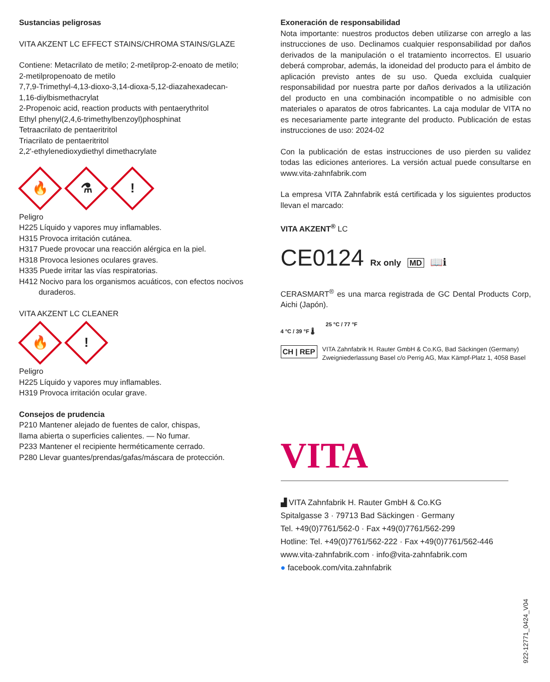Sustancias peligrosas
VITA AKZENT LC EFFECT STAINS/CHROMA STAINS/GLAZE
Contiene: Metacrilato de metilo; 2-metilprop-2-enoato de metilo; 2-metilpropenoato de metilo
7,7,9-Trimethyl-4,13-dioxo-3,14-dioxa-5,12-diazahexadecan-1,16-diylbismethacrylat
2-Propenoic acid, reaction products with pentaerythritol
Ethyl phenyl(2,4,6-trimethylbenzoyl)phosphinat
Tetraacrilato de pentaeritritol
Triacrilato de pentaeritritol
2,2'-ethylenedioxydiethyl dimethacrylate
🔥
⚗
!
Peligro
H225 Líquido y vapores muy inflamables.
H315 Provoca irritación cutánea.
H317 Puede provocar una reacción alérgica en la piel.
H318 Provoca lesiones oculares graves.
H335 Puede irritar las vías respiratorias.
H412 Nocivo para los organismos acuáticos, con efectos nocivos duraderos.
VITA AKZENT LC CLEANER
🔥
!
Peligro
H225 Líquido y vapores muy inflamables.
H319 Provoca irritación ocular grave.
Consejos de prudencia
P210 Mantener alejado de fuentes de calor, chispas,
llama abierta o superficies calientes. — No fumar.
P233 Mantener el recipiente herméticamente cerrado.
P280 Llevar guantes/prendas/gafas/máscara de protección.
Exoneración de responsabilidad
Nota importante: nuestros productos deben utilizarse con arreglo a las instrucciones de uso. Declinamos cualquier responsabilidad por daños derivados de la manipulación o el tratamiento incorrectos. El usuario deberá comprobar, además, la idoneidad del producto para el ámbito de aplicación previsto antes de su uso. Queda excluida cualquier responsabilidad por nuestra parte por daños derivados a la utilización del producto en una combinación incompatible o no admisible con materiales o aparatos de otros fabricantes. La caja modular de VITA no es necesariamente parte integrante del producto. Publicación de estas instrucciones de uso: 2024-02
Con la publicación de estas instrucciones de uso pierden su validez todas las ediciones anteriores. La versión actual puede consultarse en www.vita-zahnfabrik.com
La empresa VITA Zahnfabrik está certificada y los siguientes productos llevan el marcado:
VITA AKZENT<sup>®</sup> LC
CE0124 Rx only MD 📖ℹ
CERASMART<sup>®</sup> es una marca registrada de GC Dental Products Corp, Aichi (Japón).
25 °C / 77 °F
4 °C / 39 °F 🌡
CH | REP VITA Zahnfabrik H. Rauter GmbH & Co.KG, Bad Säckingen (Germany)
Zweigniederlassung Basel c/o Perrig AG, Max Kämpf-Platz 1, 4058 Basel
VITA
▟ VITA Zahnfabrik H. Rauter GmbH & Co.KG
Spitalgasse 3 · 79713 Bad Säckingen · Germany
Tel. +49(0)7761/562-0 · Fax +49(0)7761/562-299
Hotline: Tel. +49(0)7761/562-222 · Fax +49(0)7761/562-446
www.vita-zahnfabrik.com · info@vita-zahnfabrik.com
● facebook.com/vita.zahnfabrik
922-12771_0424_V04